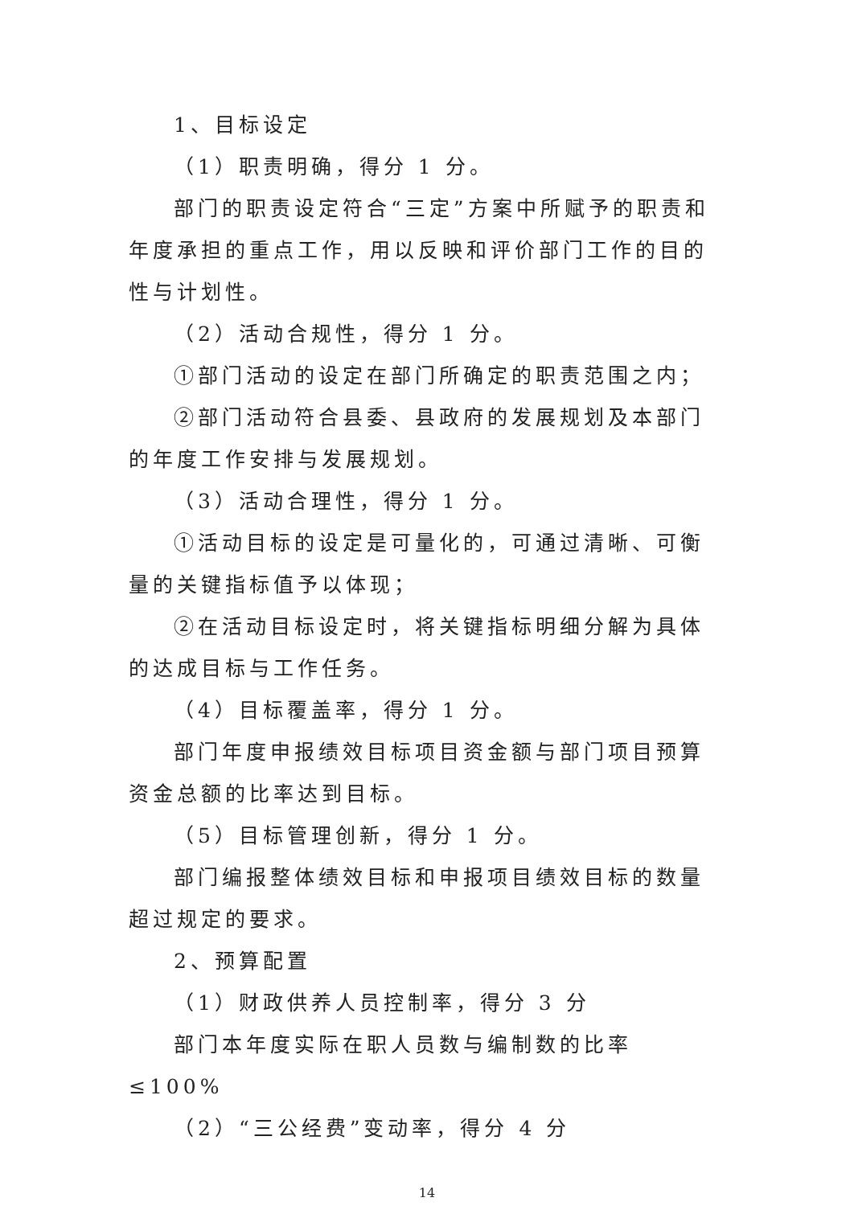1、目标设定
（1）职责明确，得分 1 分。
部门的职责设定符合“三定”方案中所赋予的职责和年度承担的重点工作，用以反映和评价部门工作的目的性与计划性。
（2）活动合规性，得分 1 分。
①部门活动的设定在部门所确定的职责范围之内；
②部门活动符合县委、县政府的发展规划及本部门的年度工作安排与发展规划。
（3）活动合理性，得分 1 分。
①活动目标的设定是可量化的，可通过清晰、可衡量的关键指标值予以体现；
②在活动目标设定时，将关键指标明细分解为具体的达成目标与工作任务。
（4）目标覆盖率，得分 1 分。
部门年度申报绩效目标项目资金额与部门项目预算资金总额的比率达到目标。
（5）目标管理创新，得分 1 分。
部门编报整体绩效目标和申报项目绩效目标的数量超过规定的要求。
2、预算配置
（1）财政供养人员控制率，得分 3 分
部门本年度实际在职人员数与编制数的比率≤100%
（2）“三公经费”变动率，得分 4 分
14